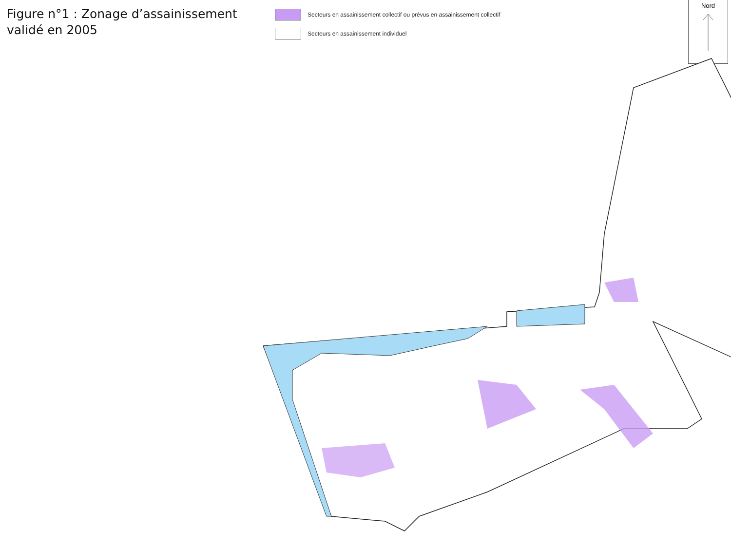Figure n°1 : Zonage d’assainissement validé en 2005
Secteurs en assainissement collectif ou prévus en assainissement collectif
Secteurs en assainissement individuel
Nord